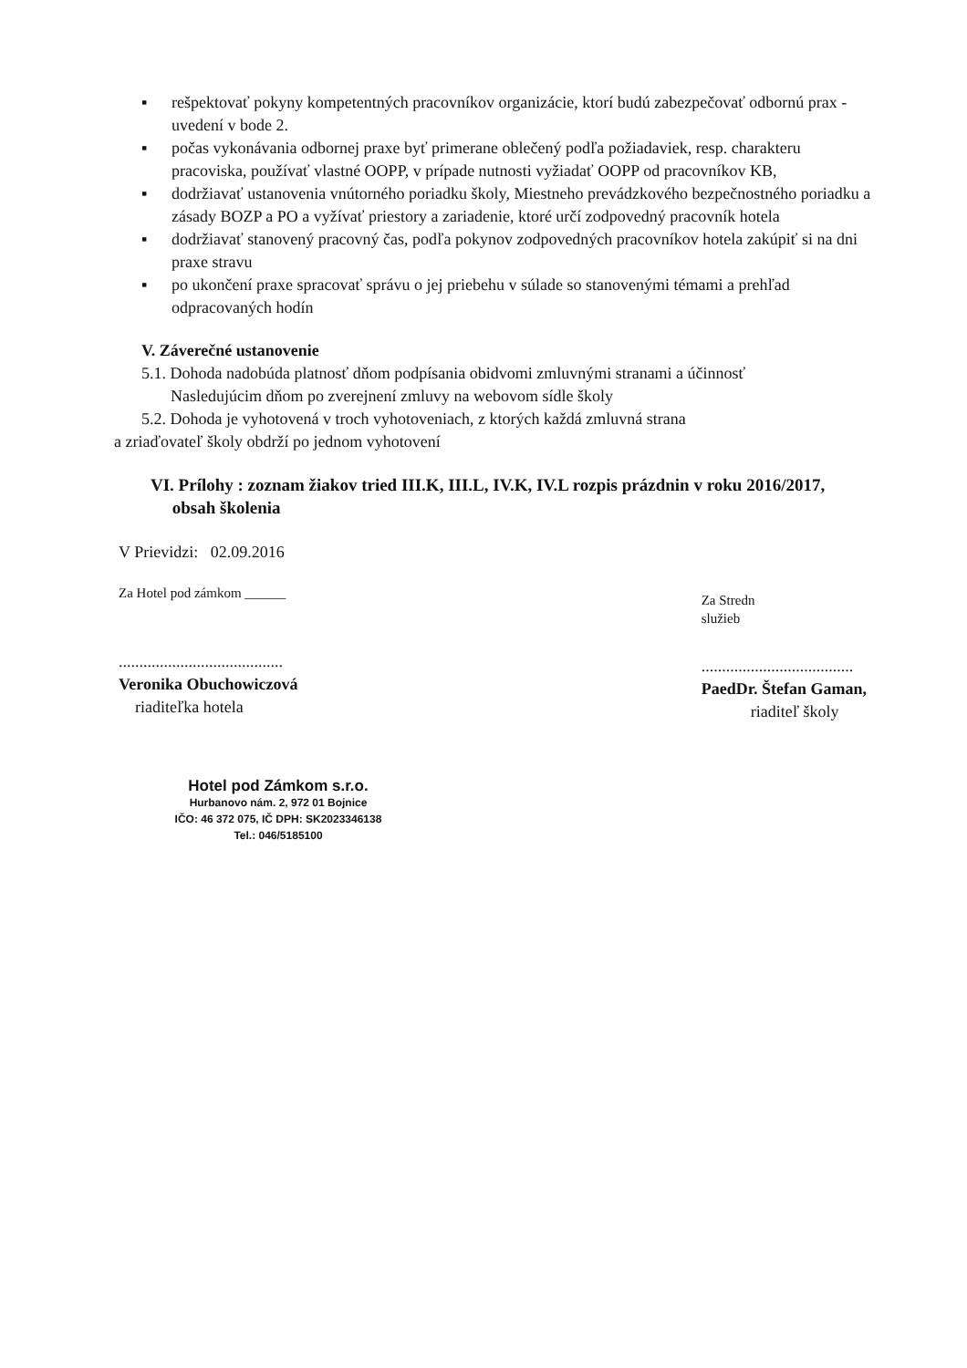▪ rešpektovať pokyny kompetentných pracovníkov organizácie, ktorí budú zabezpečovať odbornú prax - uvedení v bode 2.
▪ počas vykonávania odbornej praxe byť primerane oblečený podľa požiadaviek, resp. charakteru pracoviska, používať vlastné OOPP, v prípade nutnosti vyžiadať OOPP od pracovníkov KB,
▪ dodržiavať ustanovenia vnútorného poriadku školy, Miestneho prevádzkového bezpečnostného poriadku a zásady BOZP a PO a vyžívať priestory a zariadenie, ktoré určí zodpovedný pracovník hotela
▪ dodržiavať stanovený pracovný čas, podľa pokynov zodpovedných pracovníkov hotela zakúpiť si na dni praxe stravu
▪ po ukončení praxe spracovať správu o jej priebehu v súlade so stanovenými témami a prehľad odpracovaných hodín
V. Záverečné ustanovenie
5.1. Dohoda nadobúda platnosť dňom podpísania obidvomi zmluvnými stranami a účinnosť
Nasledujúcim dňom po zverejnení zmluvy na webovom sídle školy
5.2. Dohoda je vyhotovená v troch vyhotoveniach, z ktorých každá zmluvná strana
a zriaďovateľ školy obdrží po jednom vyhotovení
VI. Prílohy : zoznam žiakov tried III.K, III.L, IV.K, IV.L rozpis prázdnin v roku 2016/2017,
obsah školenia
V Prievidzi: 02.09.2016
Za Hotel pod zámkom ______
........................................
Veronika Obuchowiczová
riaditeľka hotela
Za Stredn
služieb
.....................................
PaedDr. Štefan Gaman,
riaditeľ školy
Hotel pod Zámkom s.r.o.
Hurbanovo nám. 2, 972 01 Bojnice
IČO: 46 372 075, IČ DPH: SK2023346138
Tel.: 046/5185100